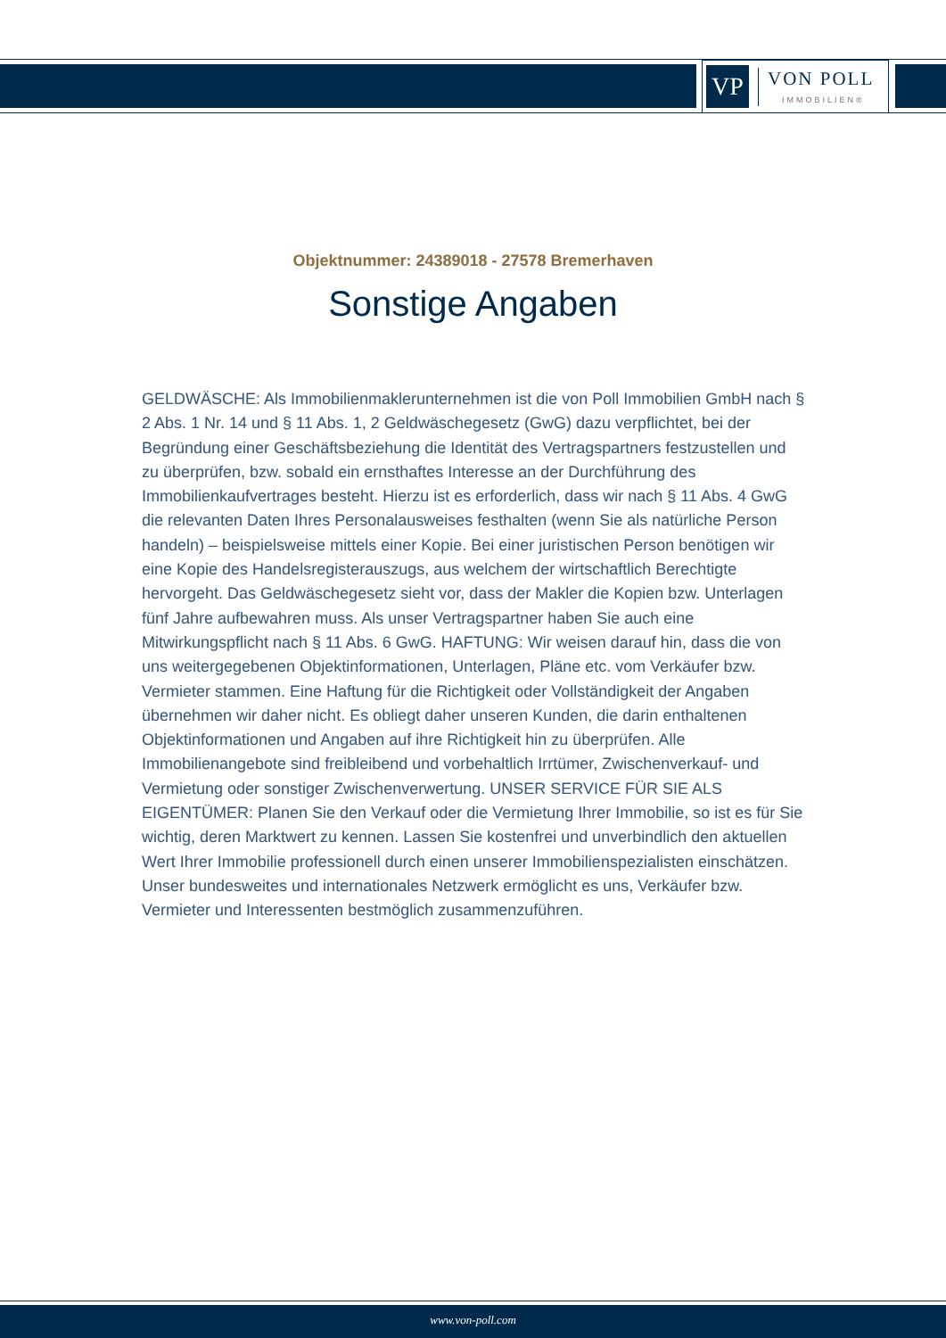VP
VON POLL
IMMOBILIEN®
Objektnummer: 24389018 - 27578 Bremerhaven
Sonstige Angaben
GELDWÄSCHE: Als Immobilienmaklerunternehmen ist die von Poll Immobilien GmbH nach § 2 Abs. 1 Nr. 14 und § 11 Abs. 1, 2 Geldwäschegesetz (GwG) dazu verpflichtet, bei der Begründung einer Geschäftsbeziehung die Identität des Vertragspartners festzustellen und zu überprüfen, bzw. sobald ein ernsthaftes Interesse an der Durchführung des Immobilienkaufvertrages besteht. Hierzu ist es erforderlich, dass wir nach § 11 Abs. 4 GwG die relevanten Daten Ihres Personalausweises festhalten (wenn Sie als natürliche Person handeln) – beispielsweise mittels einer Kopie. Bei einer juristischen Person benötigen wir eine Kopie des Handelsregisterauszugs, aus welchem der wirtschaftlich Berechtigte hervorgeht. Das Geldwäschegesetz sieht vor, dass der Makler die Kopien bzw. Unterlagen fünf Jahre aufbewahren muss. Als unser Vertragspartner haben Sie auch eine Mitwirkungspflicht nach § 11 Abs. 6 GwG. HAFTUNG: Wir weisen darauf hin, dass die von uns weitergegebenen Objektinformationen, Unterlagen, Pläne etc. vom Verkäufer bzw. Vermieter stammen. Eine Haftung für die Richtigkeit oder Vollständigkeit der Angaben übernehmen wir daher nicht. Es obliegt daher unseren Kunden, die darin enthaltenen Objektinformationen und Angaben auf ihre Richtigkeit hin zu überprüfen. Alle Immobilienangebote sind freibleibend und vorbehaltlich Irrtümer, Zwischenverkauf- und Vermietung oder sonstiger Zwischenverwertung. UNSER SERVICE FÜR SIE ALS EIGENTÜMER: Planen Sie den Verkauf oder die Vermietung Ihrer Immobilie, so ist es für Sie wichtig, deren Marktwert zu kennen. Lassen Sie kostenfrei und unverbindlich den aktuellen Wert Ihrer Immobilie professionell durch einen unserer Immobilienspezialisten einschätzen. Unser bundesweites und internationales Netzwerk ermöglicht es uns, Verkäufer bzw. Vermieter und Interessenten bestmöglich zusammenzuführen.
www.von-poll.com